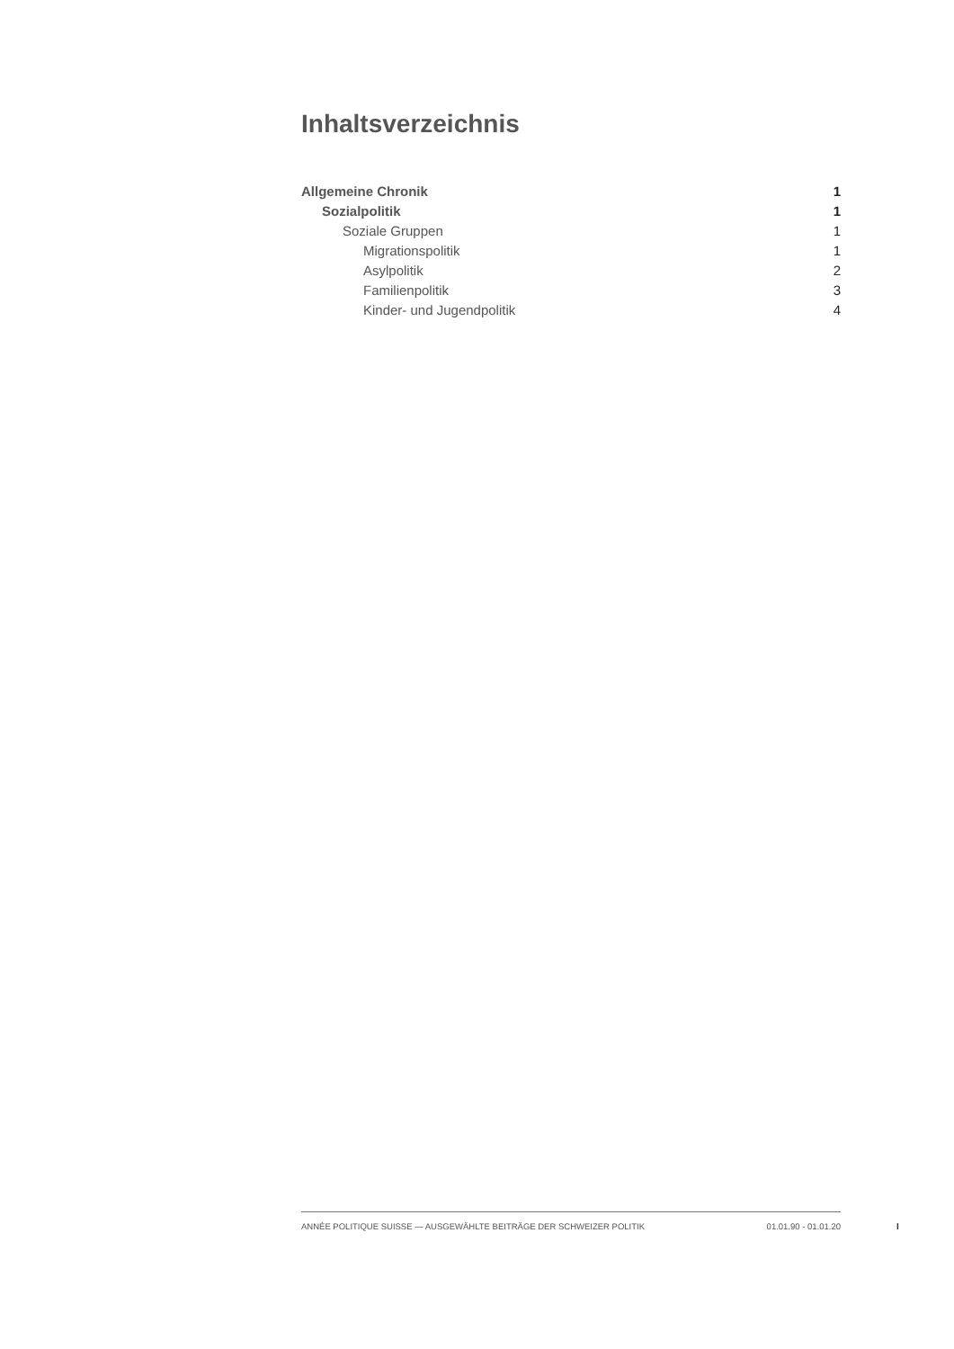Inhaltsverzeichnis
Allgemeine Chronik 1
Sozialpolitik 1
Soziale Gruppen 1
Migrationspolitik 1
Asylpolitik 2
Familienpolitik 3
Kinder- und Jugendpolitik 4
ANNÉE POLITIQUE SUISSE — AUSGEWÄHLTE BEITRÄGE DER SCHWEIZER POLITIK 01.01.90 - 01.01.20
I